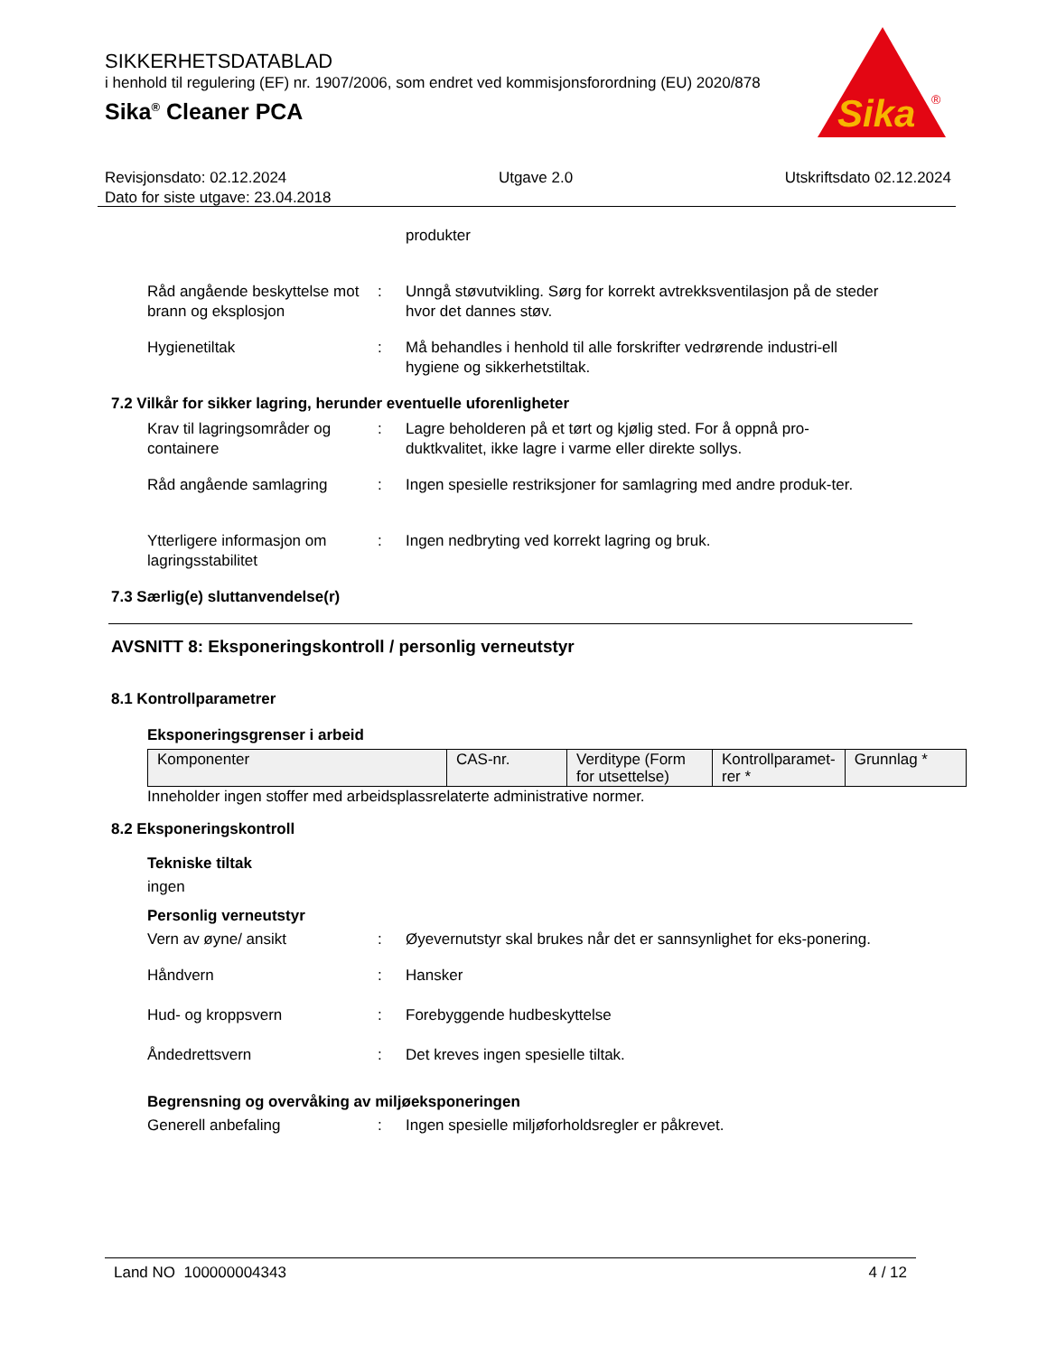SIKKERHETSDATABLAD
i henhold til regulering (EF) nr. 1907/2006, som endret ved kommisjonsforordning (EU) 2020/878
Sika<sup>®</sup> Cleaner PCA
Sika
®
Revisjonsdato: 02.12.2024 Utgave 2.0 Utskriftsdato 02.12.2024
Dato for siste utgave: 23.04.2018
produkter
Råd angående beskyttelse mot brann og eksplosjon
: Unngå støvutvikling. Sørg for korrekt avtrekksventilasjon på de steder hvor det dannes støv.
Hygienetiltak : Må behandles i henhold til alle forskrifter vedrørende industri-ell hygiene og sikkerhetstiltak.
7.2 Vilkår for sikker lagring, herunder eventuelle uforenligheter
Krav til lagringsområder og containere
: Lagre beholderen på et tørt og kjølig sted. For å oppnå pro-duktkvalitet, ikke lagre i varme eller direkte sollys.
Råd angående samlagring : Ingen spesielle restriksjoner for samlagring med andre produk-ter.
Ytterligere informasjon om lagringsstabilitet
: Ingen nedbryting ved korrekt lagring og bruk.
7.3 Særlig(e) sluttanvendelse(r)
AVSNITT 8: Eksponeringskontroll / personlig verneutstyr
8.1 Kontrollparametrer
Eksponeringsgrenser i arbeid
| Komponenter | CAS-nr. | Verditype (Form for utsettelse) | Kontrollparamet-rer * | Grunnlag * |
Inneholder ingen stoffer med arbeidsplassrelaterte administrative normer.
8.2 Eksponeringskontroll
Tekniske tiltak
ingen
Personlig verneutstyr
Vern av øyne/ ansikt : Øyevernutstyr skal brukes når det er sannsynlighet for eks-ponering.
Håndvern : Hansker
Hud- og kroppsvern : Forebyggende hudbeskyttelse
Åndedrettsvern : Det kreves ingen spesielle tiltak.
Begrensning og overvåking av miljøeksponeringen
Generell anbefaling : Ingen spesielle miljøforholdsregler er påkrevet.
Land NO 100000004343 4 / 12